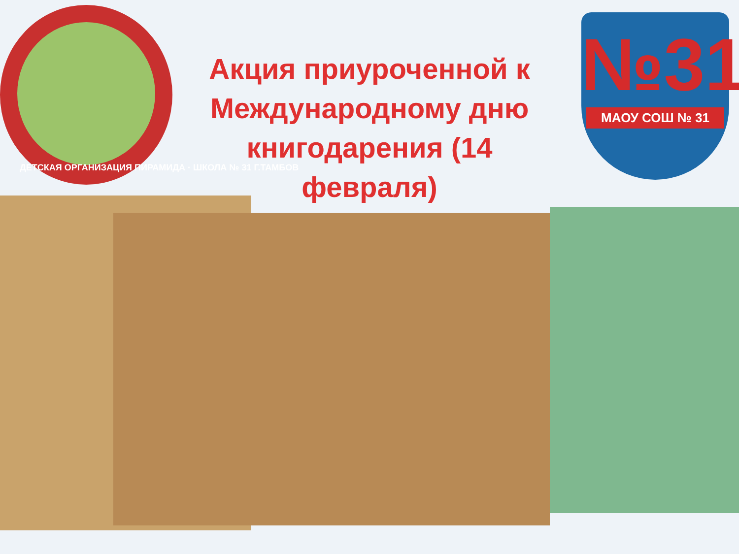ДЕТСКАЯ ОРГАНИЗАЦИЯ ПИРАМИДА · ШКОЛА № 31 Г.ТАМБОВ
№31
МАОУ СОШ № 31
Акция приуроченной к Международному дню книгодарения (14 февраля)